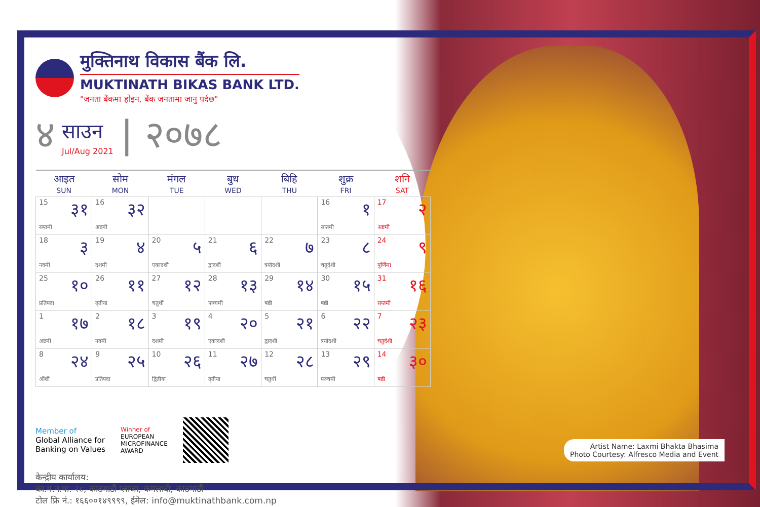मुक्तिनाथ विकास बैंक लि.
MUKTINATH BIKAS BANK LTD.
"जनता बैंकमा होइन, बैंक जनतामा जानु पर्दछ"
४
साउन
Jul/Aug 2021
| २०७८
| आइत SUN | सोम MON | मंगल TUE | बुध WED | बिहि THU | शुक्र FRI | शनि SAT |
| --- | --- | --- | --- | --- | --- | --- |
| 15 ३१ सप्तमी | 16 ३२ अष्टमी | | | | 16 १ सप्तमी | 17 २ अष्टमी |
| 18 ३ नवमी | 19 ४ दशमी | 20 ५ एकादशी | 21 ६ द्वादशी | 22 ७ त्रयोदशी | 23 ८ चतुर्दशी | 24 ९ पूर्णिमा |
| 25 १० प्रतिपदा | 26 ११ तृतीया | 27 १२ चतुर्थी | 28 १३ पञ्चमी | 29 १४ षष्ठी | 30 १५ षष्ठी | 31 १६ सप्तमी |
| 1 १७ अष्टमी | 2 १८ नवमी | 3 १९ दशमी | 4 २० एकादशी | 5 २१ द्वादशी | 6 २२ त्रयोदशी | 7 २३ चतुर्दशी |
| 8 २४ औंशी | 9 २५ प्रतिपदा | 10 २६ द्वितीया | 11 २७ तृतीया | 12 २८ चतुर्थी | 13 २९ पञ्चमी | 14 ३० षष्ठी |
Member of
Global Alliance for
Banking on Values
Winner of
EUROPEAN
MICROFINANCE
AWARD
केन्द्रीय कार्यालय:
का.म.न.पा. २८, काठमाडौं प्लाजा, कमलादी, काठमाडौं
टोल फ्रि नं.: १६६००१४९९९९, ईमेल: info@muktinathbank.com.np
Artist Name: Laxmi Bhakta Bhasima
Photo Courtesy: Alfresco Media and Event